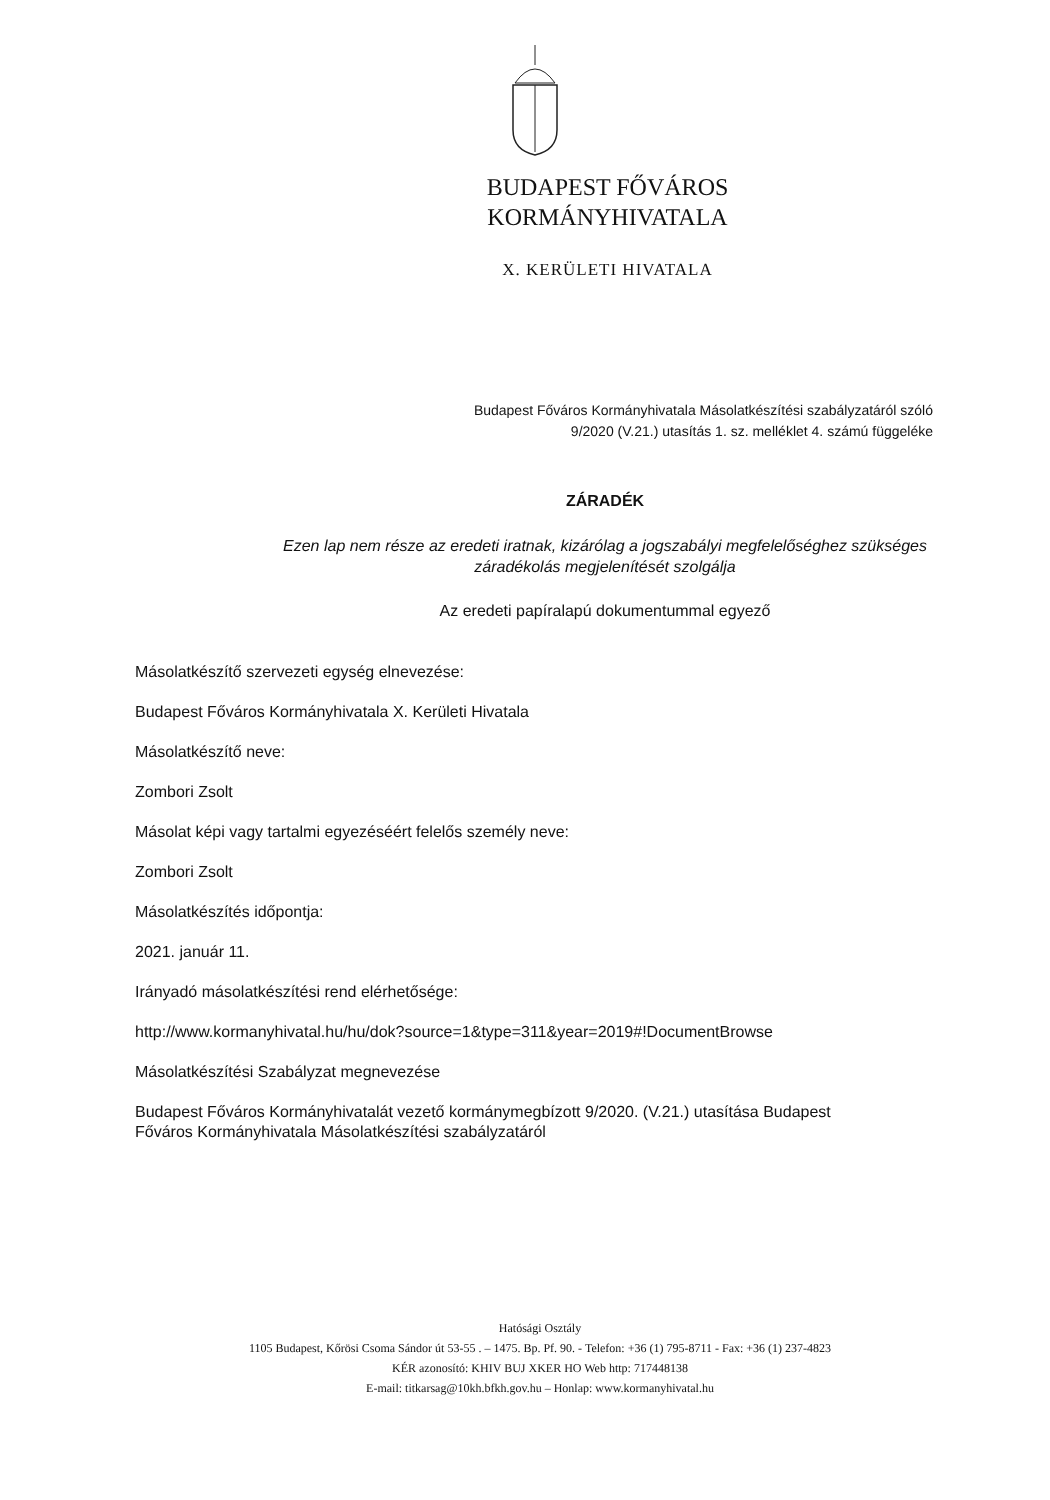BUDAPEST FŐVÁROS
KORMÁNYHIVATALA
X. KERÜLETI HIVATALA
Budapest Főváros Kormányhivatala Másolatkészítési szabályzatáról szóló
9/2020 (V.21.) utasítás 1. sz. melléklet 4. számú függeléke
ZÁRADÉK
Ezen lap nem része az eredeti iratnak, kizárólag a jogszabályi megfelelőséghez szükséges
záradékolás megjelenítését szolgálja
Az eredeti papíralapú dokumentummal egyező
Másolatkészítő szervezeti egység elnevezése:
Budapest Főváros Kormányhivatala X. Kerületi Hivatala
Másolatkészítő neve:
Zombori Zsolt
Másolat képi vagy tartalmi egyezéséért felelős személy neve:
Zombori Zsolt
Másolatkészítés időpontja:
2021. január 11.
Irányadó másolatkészítési rend elérhetősége:
http://www.kormanyhivatal.hu/hu/dok?source=1&type=311&year=2019#!DocumentBrowse
Másolatkészítési Szabályzat megnevezése
Budapest Főváros Kormányhivatalát vezető kormánymegbízott 9/2020. (V.21.) utasítása Budapest Főváros Kormányhivatala Másolatkészítési szabályzatáról
Hatósági Osztály
1105 Budapest, Kőrösi Csoma Sándor út 53-55 . – 1475. Bp. Pf. 90. - Telefon: +36 (1) 795-8711 - Fax: +36 (1) 237-4823
KÉR azonosító: KHIV BUJ XKER HO Web http: 717448138
E-mail: titkarsag@10kh.bfkh.gov.hu – Honlap: www.kormanyhivatal.hu